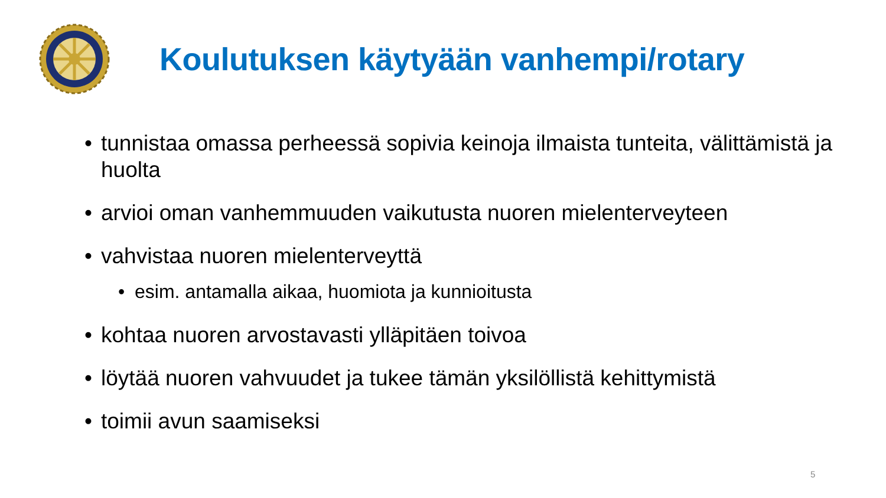Koulutuksen käytyään vanhempi/rotary
• tunnistaa omassa perheessä sopivia keinoja ilmaista tunteita, välittämistä ja huolta
• arvioi oman vanhemmuuden vaikutusta nuoren mielenterveyteen
• vahvistaa nuoren mielenterveyttä
• esim. antamalla aikaa, huomiota ja kunnioitusta
• kohtaa nuoren arvostavasti ylläpitäen toivoa
• löytää nuoren vahvuudet ja tukee tämän yksilöllistä kehittymistä
• toimii avun saamiseksi
5